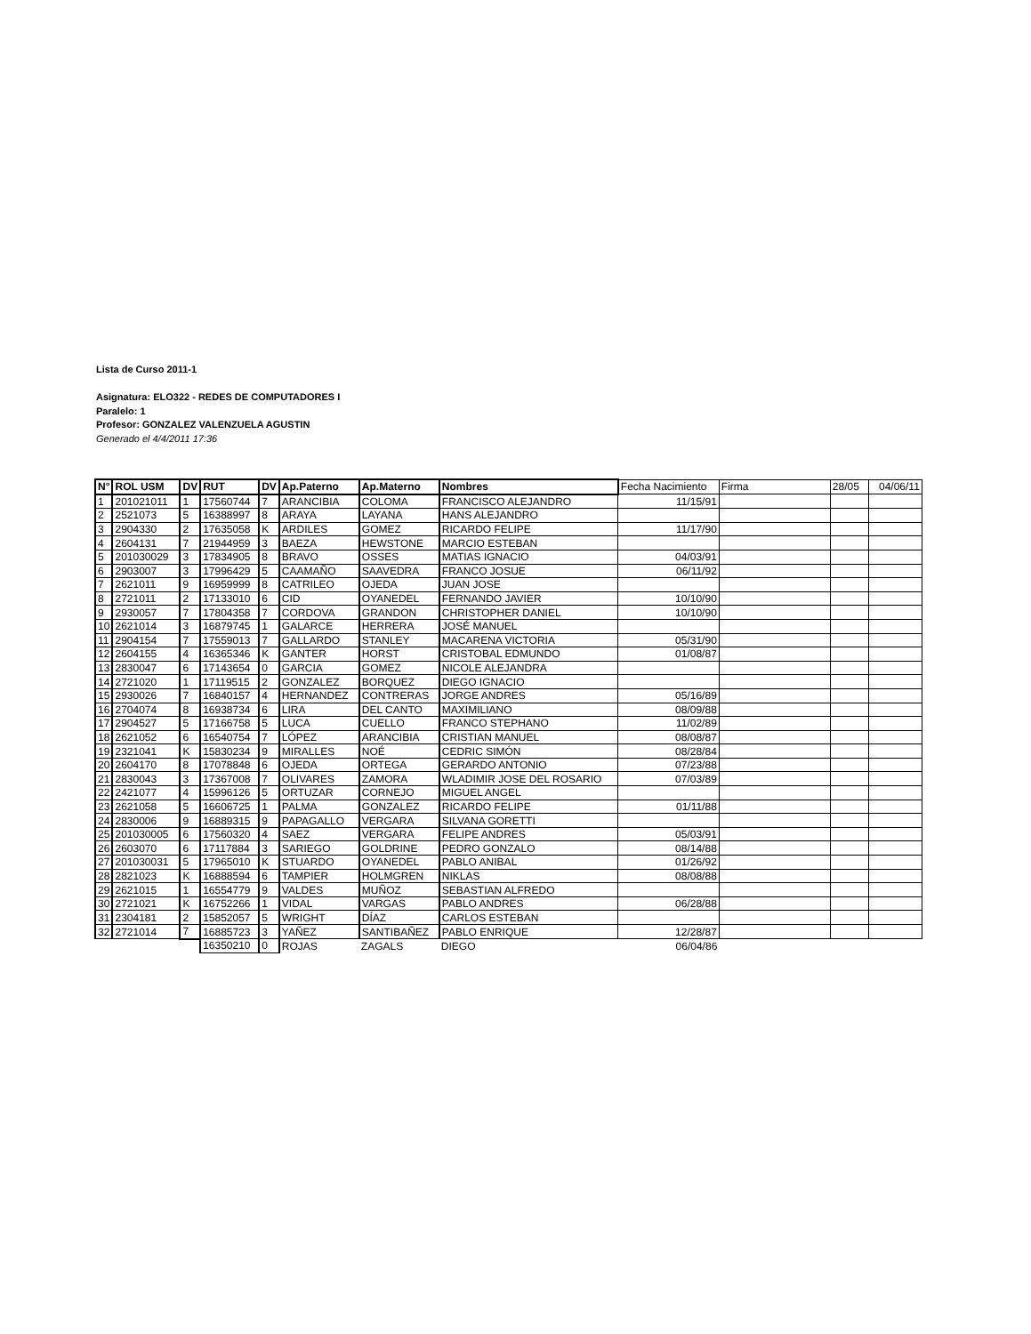Lista de Curso 2011-1
Asignatura: ELO322 - REDES DE COMPUTADORES I
Paralelo: 1
Profesor: GONZALEZ VALENZUELA AGUSTIN
Generado el 4/4/2011 17:36
| N° | ROL USM | DV | RUT | DV | Ap.Paterno | Ap.Materno | Nombres | Fecha Nacimiento | Firma | 28/05 | 04/06/11 |
| --- | --- | --- | --- | --- | --- | --- | --- | --- | --- | --- | --- |
| 1 | 201021011 | 1 | 17560744 | 7 | ARANCIBIA | COLOMA | FRANCISCO ALEJANDRO | 11/15/91 | | | |
| 2 | 2521073 | 5 | 16388997 | 8 | ARAYA | LAYANA | HANS ALEJANDRO | | | | |
| 3 | 2904330 | 2 | 17635058 | K | ARDILES | GOMEZ | RICARDO FELIPE | 11/17/90 | | | |
| 4 | 2604131 | 7 | 21944959 | 3 | BAEZA | HEWSTONE | MARCIO ESTEBAN | | | | |
| 5 | 201030029 | 3 | 17834905 | 8 | BRAVO | OSSES | MATIAS IGNACIO | 04/03/91 | | | |
| 6 | 2903007 | 3 | 17996429 | 5 | CAAMAÑO | SAAVEDRA | FRANCO JOSUE | 06/11/92 | | | |
| 7 | 2621011 | 9 | 16959999 | 8 | CATRILEO | OJEDA | JUAN JOSE | | | | |
| 8 | 2721011 | 2 | 17133010 | 6 | CID | OYANEDEL | FERNANDO JAVIER | 10/10/90 | | | |
| 9 | 2930057 | 7 | 17804358 | 7 | CORDOVA | GRANDON | CHRISTOPHER DANIEL | 10/10/90 | | | |
| 10 | 2621014 | 3 | 16879745 | 1 | GALARCE | HERRERA | JOSÉ MANUEL | | | | |
| 11 | 2904154 | 7 | 17559013 | 7 | GALLARDO | STANLEY | MACARENA VICTORIA | 05/31/90 | | | |
| 12 | 2604155 | 4 | 16365346 | K | GANTER | HORST | CRISTOBAL EDMUNDO | 01/08/87 | | | |
| 13 | 2830047 | 6 | 17143654 | 0 | GARCIA | GOMEZ | NICOLE ALEJANDRA | | | | |
| 14 | 2721020 | 1 | 17119515 | 2 | GONZALEZ | BORQUEZ | DIEGO IGNACIO | | | | |
| 15 | 2930026 | 7 | 16840157 | 4 | HERNANDEZ | CONTRERAS | JORGE ANDRES | 05/16/89 | | | |
| 16 | 2704074 | 8 | 16938734 | 6 | LIRA | DEL CANTO | MAXIMILIANO | 08/09/88 | | | |
| 17 | 2904527 | 5 | 17166758 | 5 | LUCA | CUELLO | FRANCO STEPHANO | 11/02/89 | | | |
| 18 | 2621052 | 6 | 16540754 | 7 | LÓPEZ | ARANCIBIA | CRISTIAN MANUEL | 08/08/87 | | | |
| 19 | 2321041 | K | 15830234 | 9 | MIRALLES | NOÉ | CEDRIC SIMÓN | 08/28/84 | | | |
| 20 | 2604170 | 8 | 17078848 | 6 | OJEDA | ORTEGA | GERARDO ANTONIO | 07/23/88 | | | |
| 21 | 2830043 | 3 | 17367008 | 7 | OLIVARES | ZAMORA | WLADIMIR JOSE DEL ROSARIO | 07/03/89 | | | |
| 22 | 2421077 | 4 | 15996126 | 5 | ORTUZAR | CORNEJO | MIGUEL ANGEL | | | | |
| 23 | 2621058 | 5 | 16606725 | 1 | PALMA | GONZALEZ | RICARDO FELIPE | 01/11/88 | | | |
| 24 | 2830006 | 9 | 16889315 | 9 | PAPAGALLO | VERGARA | SILVANA GORETTI | | | | |
| 25 | 201030005 | 6 | 17560320 | 4 | SAEZ | VERGARA | FELIPE ANDRES | 05/03/91 | | | |
| 26 | 2603070 | 6 | 17117884 | 3 | SARIEGO | GOLDRINE | PEDRO GONZALO | 08/14/88 | | | |
| 27 | 201030031 | 5 | 17965010 | K | STUARDO | OYANEDEL | PABLO ANIBAL | 01/26/92 | | | |
| 28 | 2821023 | K | 16888594 | 6 | TAMPIER | HOLMGREN | NIKLAS | 08/08/88 | | | |
| 29 | 2621015 | 1 | 16554779 | 9 | VALDES | MUÑOZ | SEBASTIAN ALFREDO | | | | |
| 30 | 2721021 | K | 16752266 | 1 | VIDAL | VARGAS | PABLO ANDRES | 06/28/88 | | | |
| 31 | 2304181 | 2 | 15852057 | 5 | WRIGHT | DÍAZ | CARLOS ESTEBAN | | | | |
| 32 | 2721014 | 7 | 16885723 | 3 | YAÑEZ | SANTIBAÑEZ | PABLO ENRIQUE | 12/28/87 | | | |
| | | | 16350210 | 0 | ROJAS | ZAGALS | DIEGO | 06/04/86 | | | |